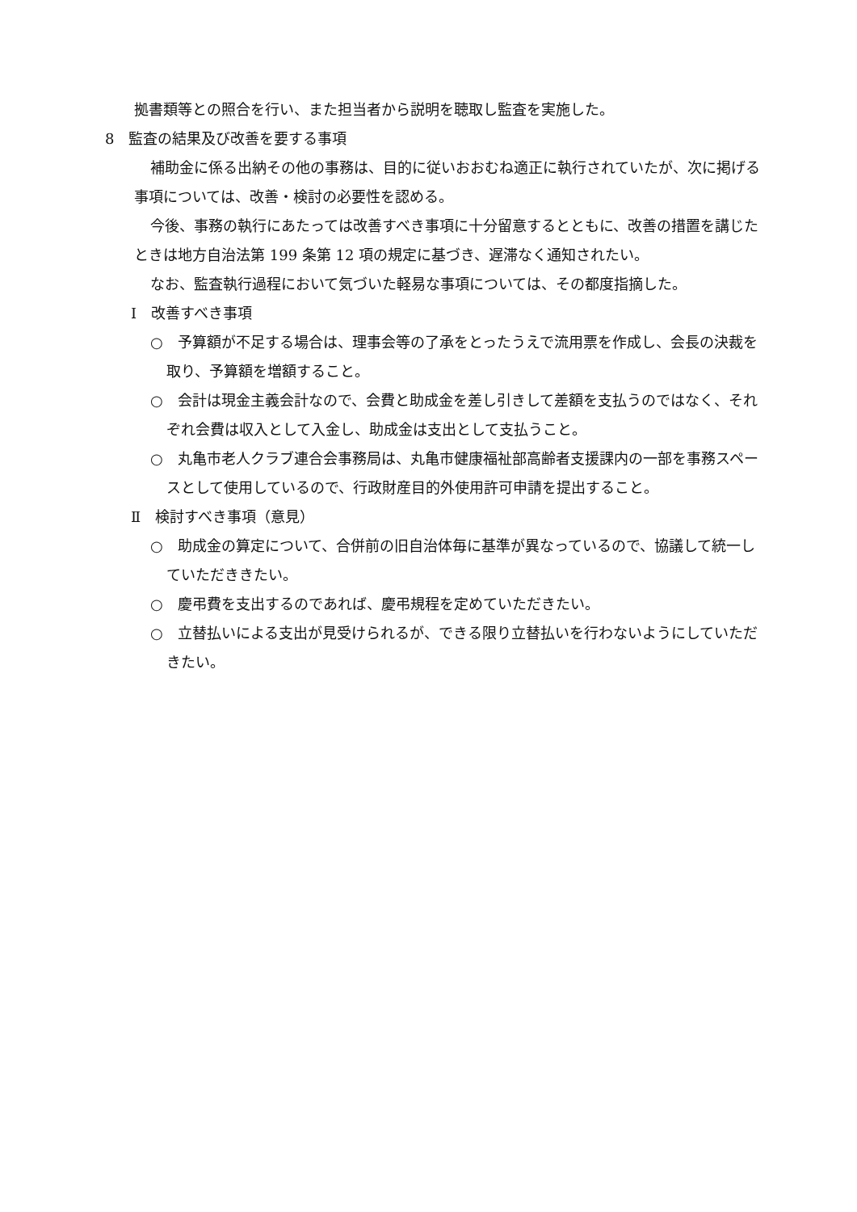拠書類等との照合を行い、また担当者から説明を聴取し監査を実施した。
8　監査の結果及び改善を要する事項
補助金に係る出納その他の事務は、目的に従いおおむね適正に執行されていたが、次に掲げる事項については、改善・検討の必要性を認める。
今後、事務の執行にあたっては改善すべき事項に十分留意するとともに、改善の措置を講じたときは地方自治法第 199 条第 12 項の規定に基づき、遅滞なく通知されたい。
なお、監査執行過程において気づいた軽易な事項については、その都度指摘した。
Ⅰ　改善すべき事項
○　予算額が不足する場合は、理事会等の了承をとったうえで流用票を作成し、会長の決裁を取り、予算額を増額すること。
○　会計は現金主義会計なので、会費と助成金を差し引きして差額を支払うのではなく、それぞれ会費は収入として入金し、助成金は支出として支払うこと。
○　丸亀市老人クラブ連合会事務局は、丸亀市健康福祉部高齢者支援課内の一部を事務スペースとして使用しているので、行政財産目的外使用許可申請を提出すること。
Ⅱ　検討すべき事項（意見）
○　助成金の算定について、合併前の旧自治体毎に基準が異なっているので、協議して統一していただききたい。
○　慶弔費を支出するのであれば、慶弔規程を定めていただきたい。
○　立替払いによる支出が見受けられるが、できる限り立替払いを行わないようにしていただきたい。